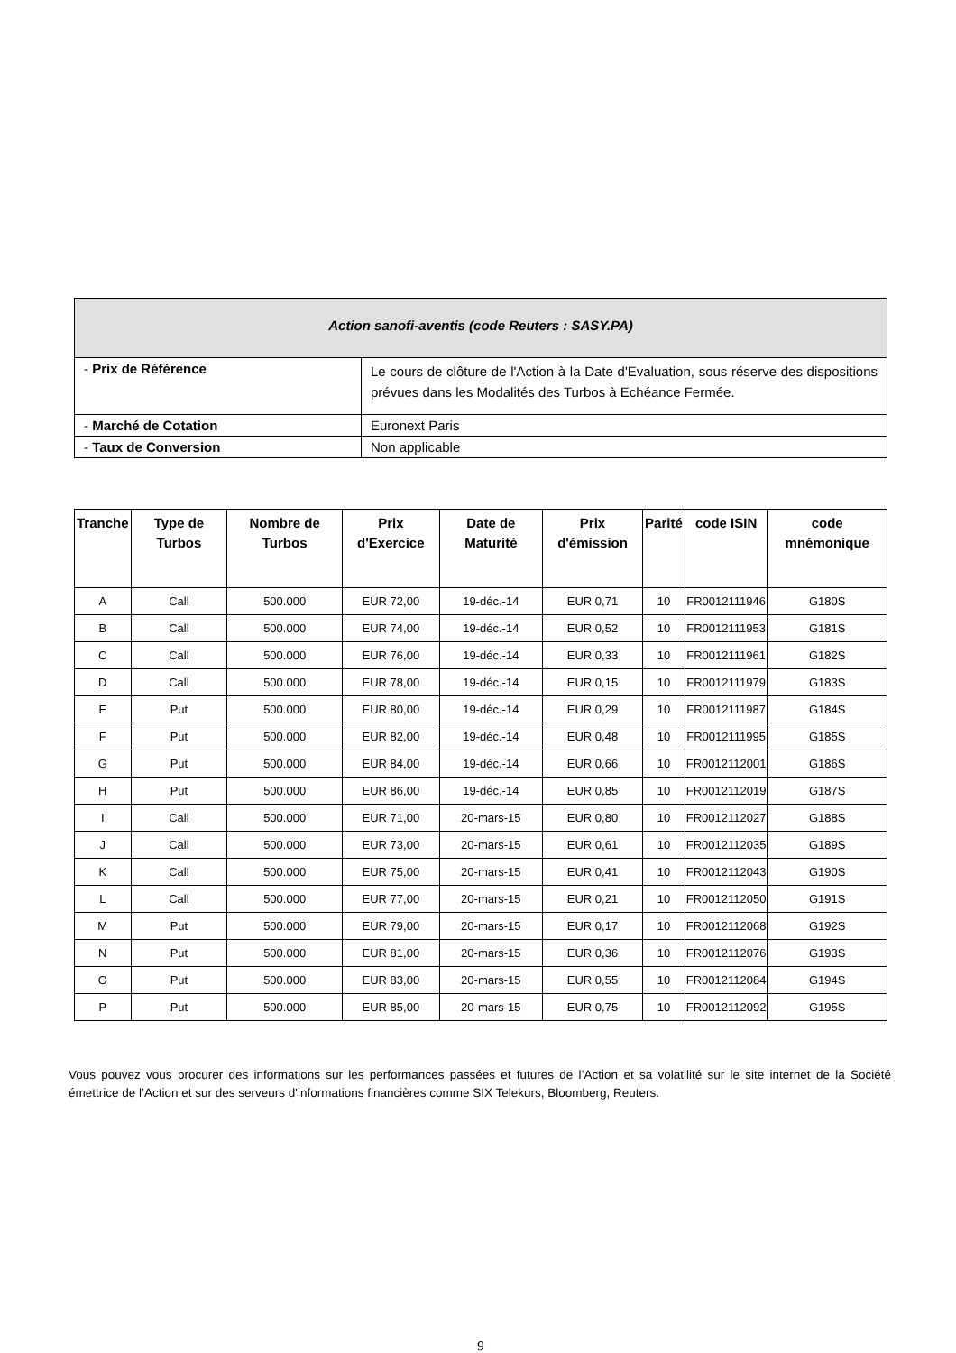| Action sanofi-aventis (code Reuters : SASY.PA) | |
| - Prix de Référence | Le cours de clôture de l'Action à la Date d'Evaluation, sous réserve des dispositions prévues dans les Modalités des Turbos à Echéance Fermée. |
| - Marché de Cotation | Euronext Paris |
| - Taux de Conversion | Non applicable |
| Tranche | Type de Turbos | Nombre de Turbos | Prix d'Exercice | Date de Maturité | Prix d'émission | Parité | code ISIN | code mnémonique |
| --- | --- | --- | --- | --- | --- | --- | --- | --- |
| A | Call | 500.000 | EUR 72,00 | 19-déc.-14 | EUR 0,71 | 10 | FR0012111946 | G180S |
| B | Call | 500.000 | EUR 74,00 | 19-déc.-14 | EUR 0,52 | 10 | FR0012111953 | G181S |
| C | Call | 500.000 | EUR 76,00 | 19-déc.-14 | EUR 0,33 | 10 | FR0012111961 | G182S |
| D | Call | 500.000 | EUR 78,00 | 19-déc.-14 | EUR 0,15 | 10 | FR0012111979 | G183S |
| E | Put | 500.000 | EUR 80,00 | 19-déc.-14 | EUR 0,29 | 10 | FR0012111987 | G184S |
| F | Put | 500.000 | EUR 82,00 | 19-déc.-14 | EUR 0,48 | 10 | FR0012111995 | G185S |
| G | Put | 500.000 | EUR 84,00 | 19-déc.-14 | EUR 0,66 | 10 | FR0012112001 | G186S |
| H | Put | 500.000 | EUR 86,00 | 19-déc.-14 | EUR 0,85 | 10 | FR0012112019 | G187S |
| I | Call | 500.000 | EUR 71,00 | 20-mars-15 | EUR 0,80 | 10 | FR0012112027 | G188S |
| J | Call | 500.000 | EUR 73,00 | 20-mars-15 | EUR 0,61 | 10 | FR0012112035 | G189S |
| K | Call | 500.000 | EUR 75,00 | 20-mars-15 | EUR 0,41 | 10 | FR0012112043 | G190S |
| L | Call | 500.000 | EUR 77,00 | 20-mars-15 | EUR 0,21 | 10 | FR0012112050 | G191S |
| M | Put | 500.000 | EUR 79,00 | 20-mars-15 | EUR 0,17 | 10 | FR0012112068 | G192S |
| N | Put | 500.000 | EUR 81,00 | 20-mars-15 | EUR 0,36 | 10 | FR0012112076 | G193S |
| O | Put | 500.000 | EUR 83,00 | 20-mars-15 | EUR 0,55 | 10 | FR0012112084 | G194S |
| P | Put | 500.000 | EUR 85,00 | 20-mars-15 | EUR 0,75 | 10 | FR0012112092 | G195S |
Vous pouvez vous procurer des informations sur les performances passées et futures de l’Action et sa volatilité sur le site internet de la Société émettrice de l’Action et sur des serveurs d'informations financières comme SIX Telekurs, Bloomberg, Reuters.
9